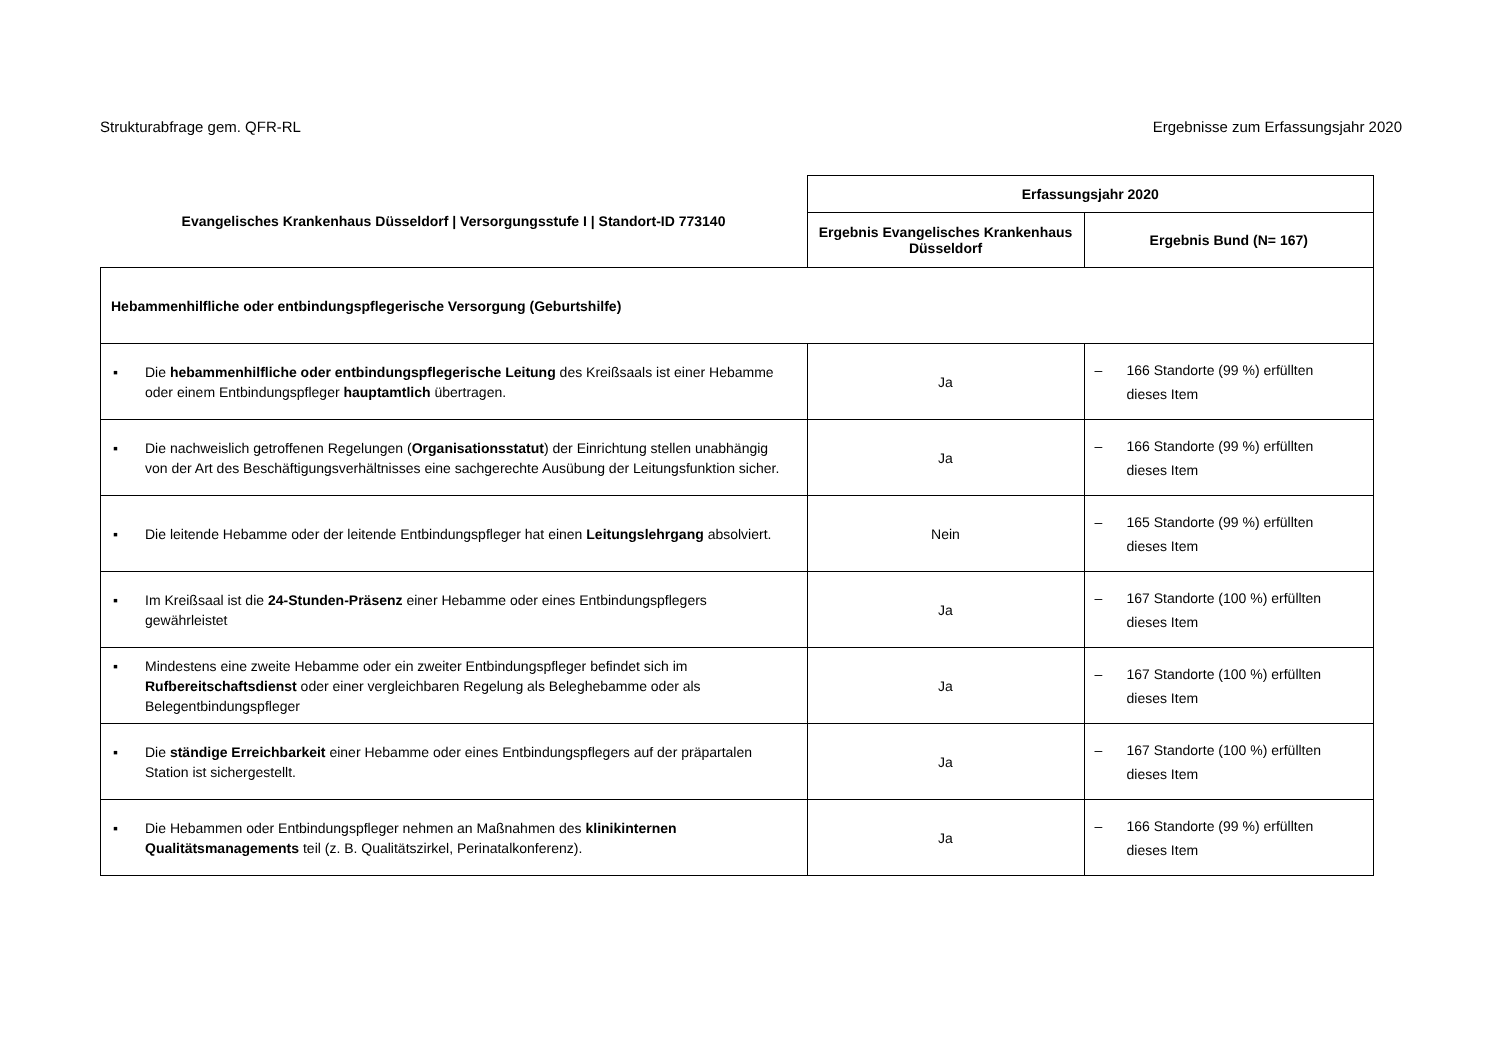Strukturabfrage gem. QFR-RL Ergebnisse zum Erfassungsjahr 2020
| Evangelisches Krankenhaus Düsseldorf / Versorgungsstufe I / Standort-ID 773140 | Erfassungsjahr 2020 | |
| --- | --- | --- |
| | Ergebnis Evangelisches Krankenhaus Düsseldorf | Ergebnis Bund (N= 167) |
| Hebammenhilfliche oder entbindungspflegerische Versorgung (Geburtshilfe) | | |
| ▪ Die hebammenhilfliche oder entbindungspflegerische Leitung des Kreißsaals ist einer Hebamme oder einem Entbindungspfleger hauptamtlich übertragen. | Ja | – 166 Standorte (99 %) erfüllten dieses Item |
| ▪ Die nachweislich getroffenen Regelungen ( Organisationsstatut ) der Einrichtung stellen unabhängig von der Art des Beschäftigungsverhältnisses eine sachgerechte Ausübung der Leitungsfunktion sicher. | Ja | – 166 Standorte (99 %) erfüllten dieses Item |
| ▪ Die leitende Hebamme oder der leitende Entbindungspfleger hat einen Leitungslehrgang absolviert. | Nein | – 165 Standorte (99 %) erfüllten dieses Item |
| ▪ Im Kreißsaal ist die 24-Stunden-Präsenz einer Hebamme oder eines Entbindungspflegers gewährleistet | Ja | – 167 Standorte (100 %) erfüllten dieses Item |
| ▪ Mindestens eine zweite Hebamme oder ein zweiter Entbindungspfleger befindet sich im Rufbereitschaftsdienst oder einer vergleichbaren Regelung als Beleghebamme oder als Belegentbindungspfleger | Ja | – 167 Standorte (100 %) erfüllten dieses Item |
| ▪ Die ständige Erreichbarkeit einer Hebamme oder eines Entbindungspflegers auf der präpartalen Station ist sichergestellt. | Ja | – 167 Standorte (100 %) erfüllten dieses Item |
| ▪ Die Hebammen oder Entbindungspfleger nehmen an Maßnahmen des klinikinternen Qualitätsmanagements teil (z. B. Qualitätszirkel, Perinatalkonferenz). | Ja | – 166 Standorte (99 %) erfüllten dieses Item |